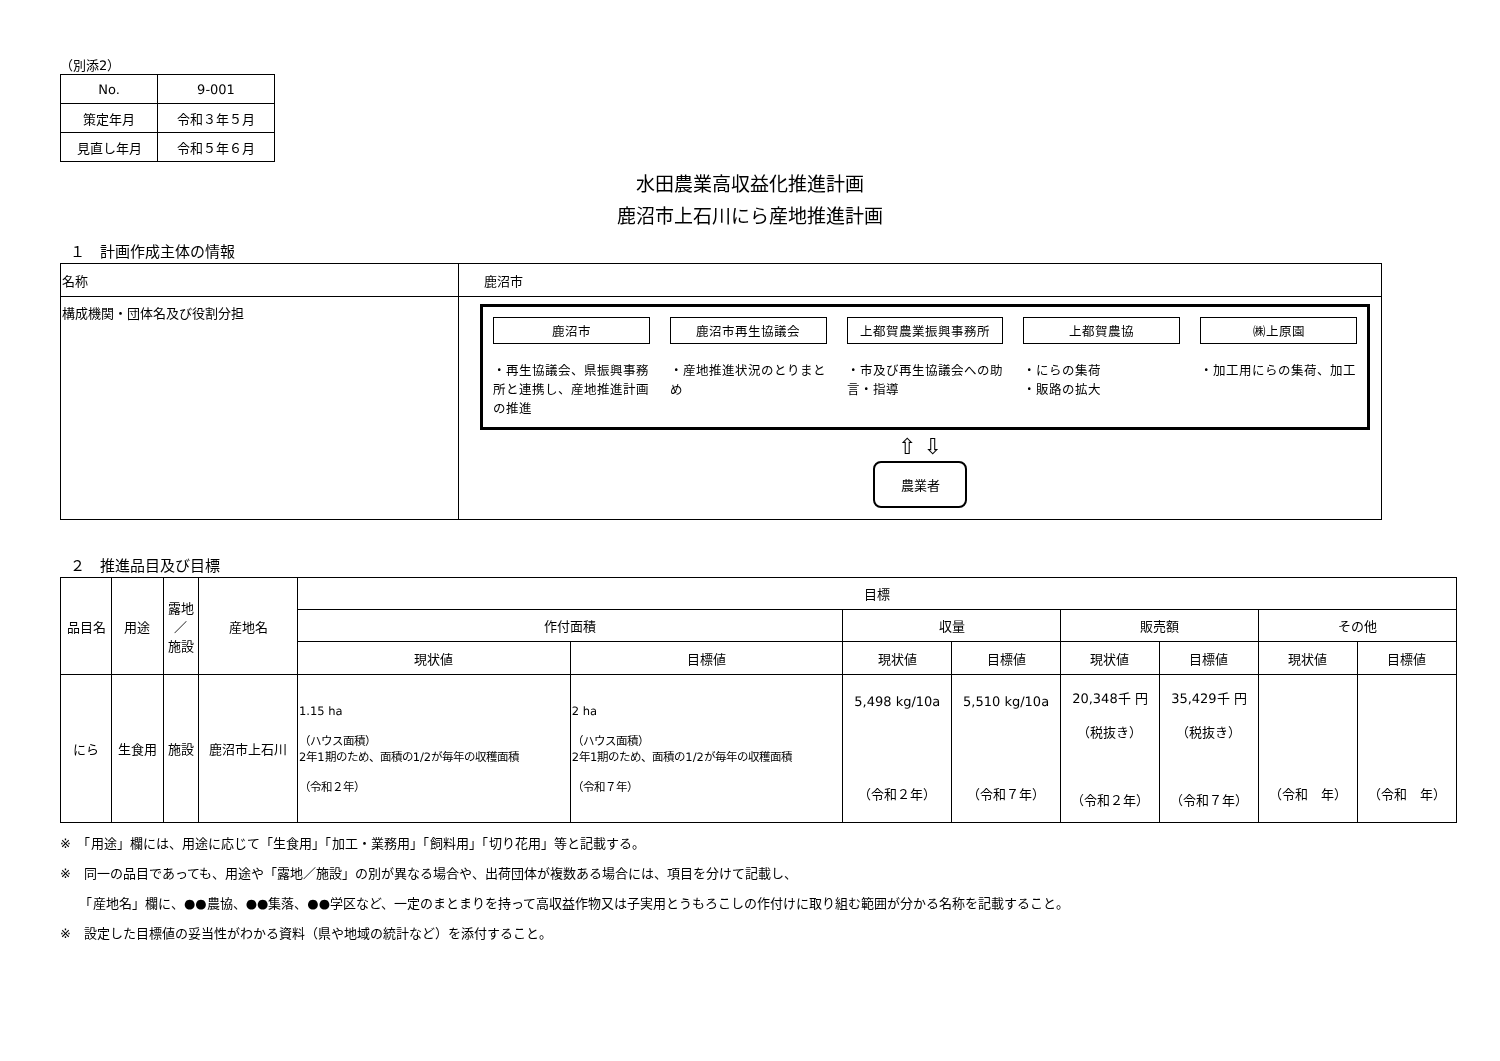（別添2）
| No. | 9-001 |
| 策定年月 | 令和３年５月 |
| 見直し年月 | 令和５年６月 |
水田農業高収益化推進計画
鹿沼市上石川にら産地推進計画
１　計画作成主体の情報
| 名称 | 鹿沼市 |
| 構成機関・団体名及び役割分担 | 鹿沼市 ・再生協議会、県振興事務所と連携し、産地推進計画の推進 鹿沼市再生協議会 ・産地推進状況のとりまとめ 上都賀農業振興事務所 ・市及び再生協議会への助言・指導 上都賀農協 ・にらの集荷 ・販路の拡大 ㈱上原園 ・加工用にらの集荷、加工 ⇧ ⇩ 農業者 |
２　推進品目及び目標
| 品目名 | 用途 | 露地 ／ 施設 | 産地名 | 目標 | | | | | | | |
| --- | --- | --- | --- | --- | --- | --- | --- | --- | --- | --- | --- |
| | | | | 作付面積 | | 収量 | | 販売額 | | その他 | |
| | | | | 現状値 | 目標値 | 現状値 | 目標値 | 現状値 | 目標値 | 現状値 | 目標値 |
| にら | 生食用 | 施設 | 鹿沼市上石川 | 1.15 ha （ハウス面積） 2年1期のため、面積の1/2が毎年の収穫面積 （令和２年） | 2 ha （ハウス面積） 2年1期のため、面積の1/2が毎年の収穫面積 （令和７年） | 5,498 kg/10a （令和２年） | 5,510 kg/10a （令和７年） | 20,348千 円 （税抜き） （令和２年） | 35,429千 円 （税抜き） （令和７年） | （令和 年） | （令和 年） |
※　「用途」欄には、用途に応じて「生食用」「加工・業務用」「飼料用」「切り花用」等と記載する。
※　同一の品目であっても、用途や「露地／施設」の別が異なる場合や、出荷団体が複数ある場合には、項目を分けて記載し、
　　「産地名」欄に、●●農協、●●集落、●●学区など、一定のまとまりを持って高収益作物又は子実用とうもろこしの作付けに取り組む範囲が分かる名称を記載すること。
※　設定した目標値の妥当性がわかる資料（県や地域の統計など）を添付すること。